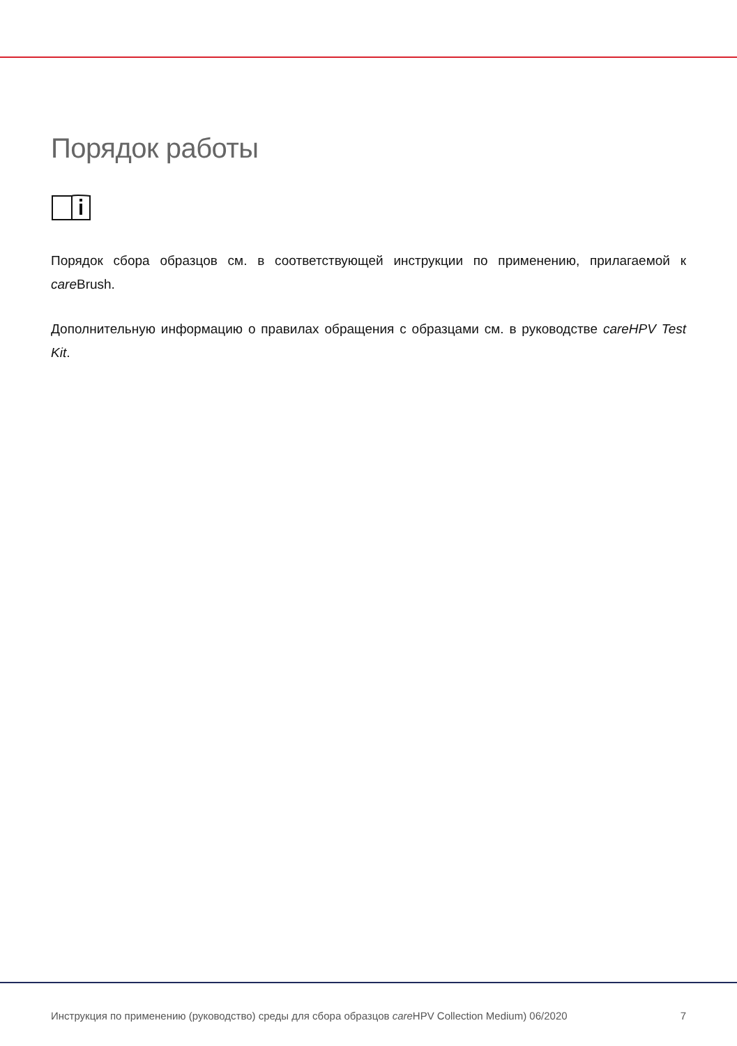Порядок работы
Порядок сбора образцов см. в соответствующей инструкции по применению, прилагаемой к care Brush.
Дополнительную информацию о правилах обращения с образцами см. в руководстве careHPV Test Kit.
Инструкция по применению (руководство) среды для сбора образцов care HPV Collection Medium) 06/2020 7